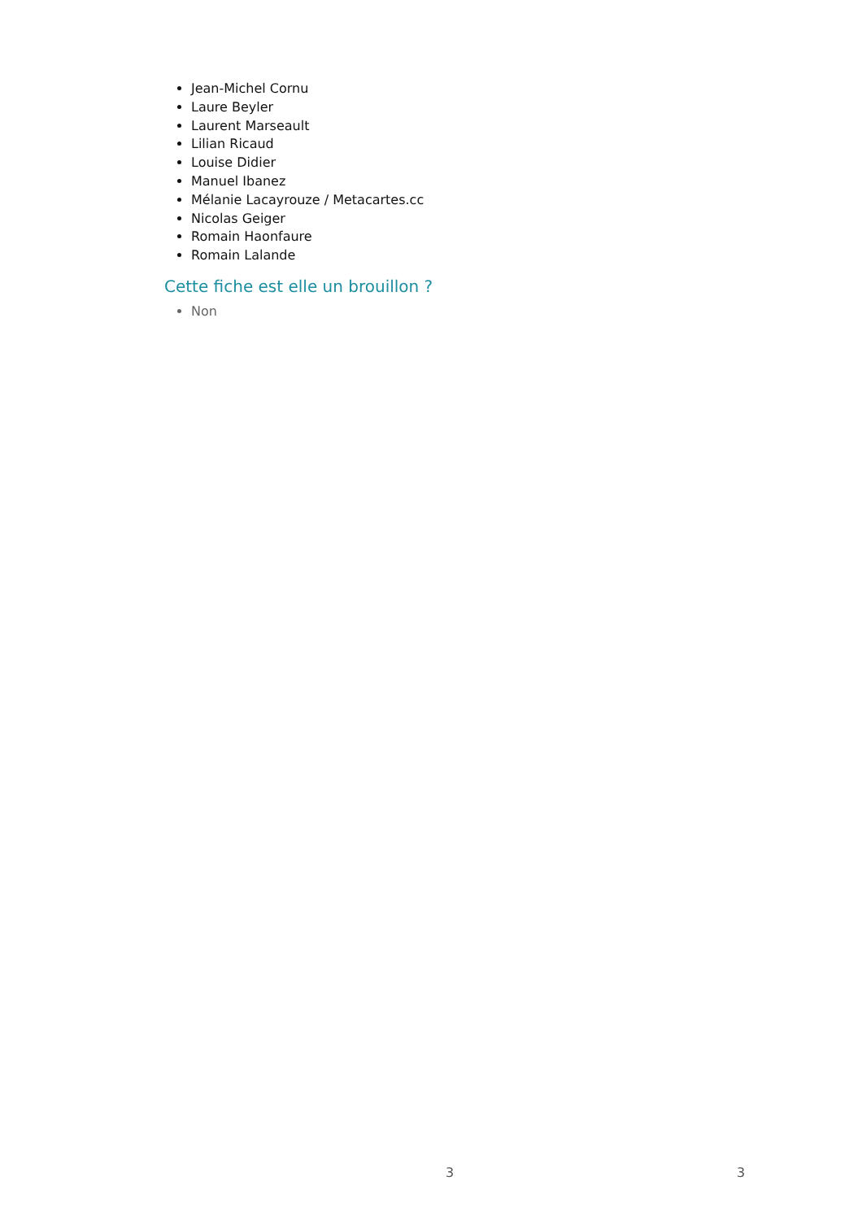Jean-Michel Cornu
Laure Beyler
Laurent Marseault
Lilian Ricaud
Louise Didier
Manuel Ibanez
Mélanie Lacayrouze / Metacartes.cc
Nicolas Geiger
Romain Haonfaure
Romain Lalande
Cette fiche est elle un brouillon ?
Non
3 3